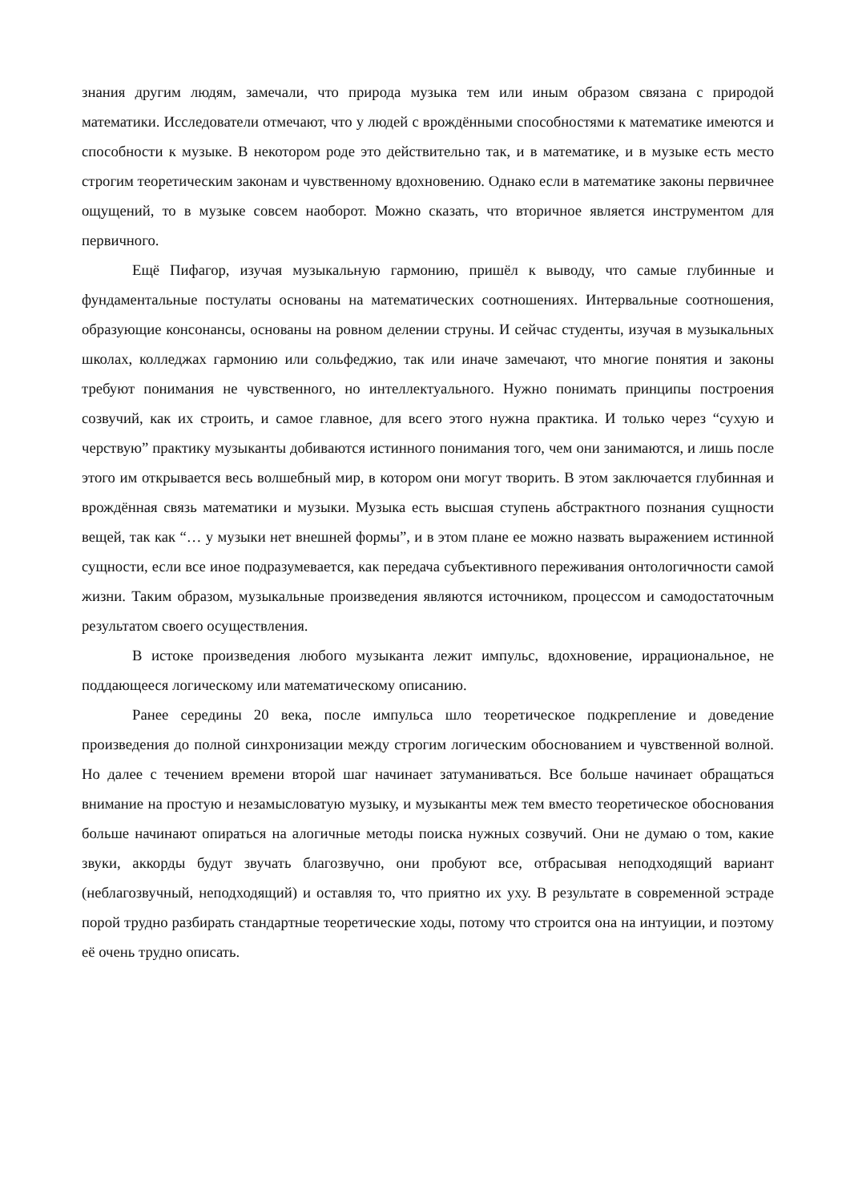знания другим людям, замечали, что природа музыка тем или иным образом связана с природой математики. Исследователи отмечают, что у людей с врождёнными способностями к математике имеются и способности к музыке. В некотором роде это действительно так, и в математике, и в музыке есть место строгим теоретическим законам и чувственному вдохновению. Однако если в математике законы первичнее ощущений, то в музыке совсем наоборот. Можно сказать, что вторичное является инструментом для первичного.
Ещё Пифагор, изучая музыкальную гармонию, пришёл к выводу, что самые глубинные и фундаментальные постулаты основаны на математических соотношениях. Интервальные соотношения, образующие консонансы, основаны на ровном делении струны. И сейчас студенты, изучая в музыкальных школах, колледжах гармонию или сольфеджио, так или иначе замечают, что многие понятия и законы требуют понимания не чувственного, но интеллектуального. Нужно понимать принципы построения созвучий, как их строить, и самое главное, для всего этого нужна практика. И только через “сухую и черствую” практику музыканты добиваются истинного понимания того, чем они занимаются, и лишь после этого им открывается весь волшебный мир, в котором они могут творить. В этом заключается глубинная и врождённая связь математики и музыки. Музыка есть высшая ступень абстрактного познания сущности вещей, так как “… у музыки нет внешней формы”, и в этом плане ее можно назвать выражением истинной сущности, если все иное подразумевается, как передача субъективного переживания онтологичности самой жизни. Таким образом, музыкальные произведения являются источником, процессом и самодостаточным результатом своего осуществления.
В истоке произведения любого музыканта лежит импульс, вдохновение, иррациональное, не поддающееся логическому или математическому описанию.
Ранее середины 20 века, после импульса шло теоретическое подкрепление и доведение произведения до полной синхронизации между строгим логическим обоснованием и чувственной волной. Но далее с течением времени второй шаг начинает затуманиваться. Все больше начинает обращаться внимание на простую и незамысловатую музыку, и музыканты меж тем вместо теоретическое обоснования больше начинают опираться на алогичные методы поиска нужных созвучий. Они не думаю о том, какие звуки, аккорды будут звучать благозвучно, они пробуют все, отбрасывая неподходящий вариант (неблагозвучный, неподходящий) и оставляя то, что приятно их уху. В результате в современной эстраде порой трудно разбирать стандартные теоретические ходы, потому что строится она на интуиции, и поэтому её очень трудно описать.